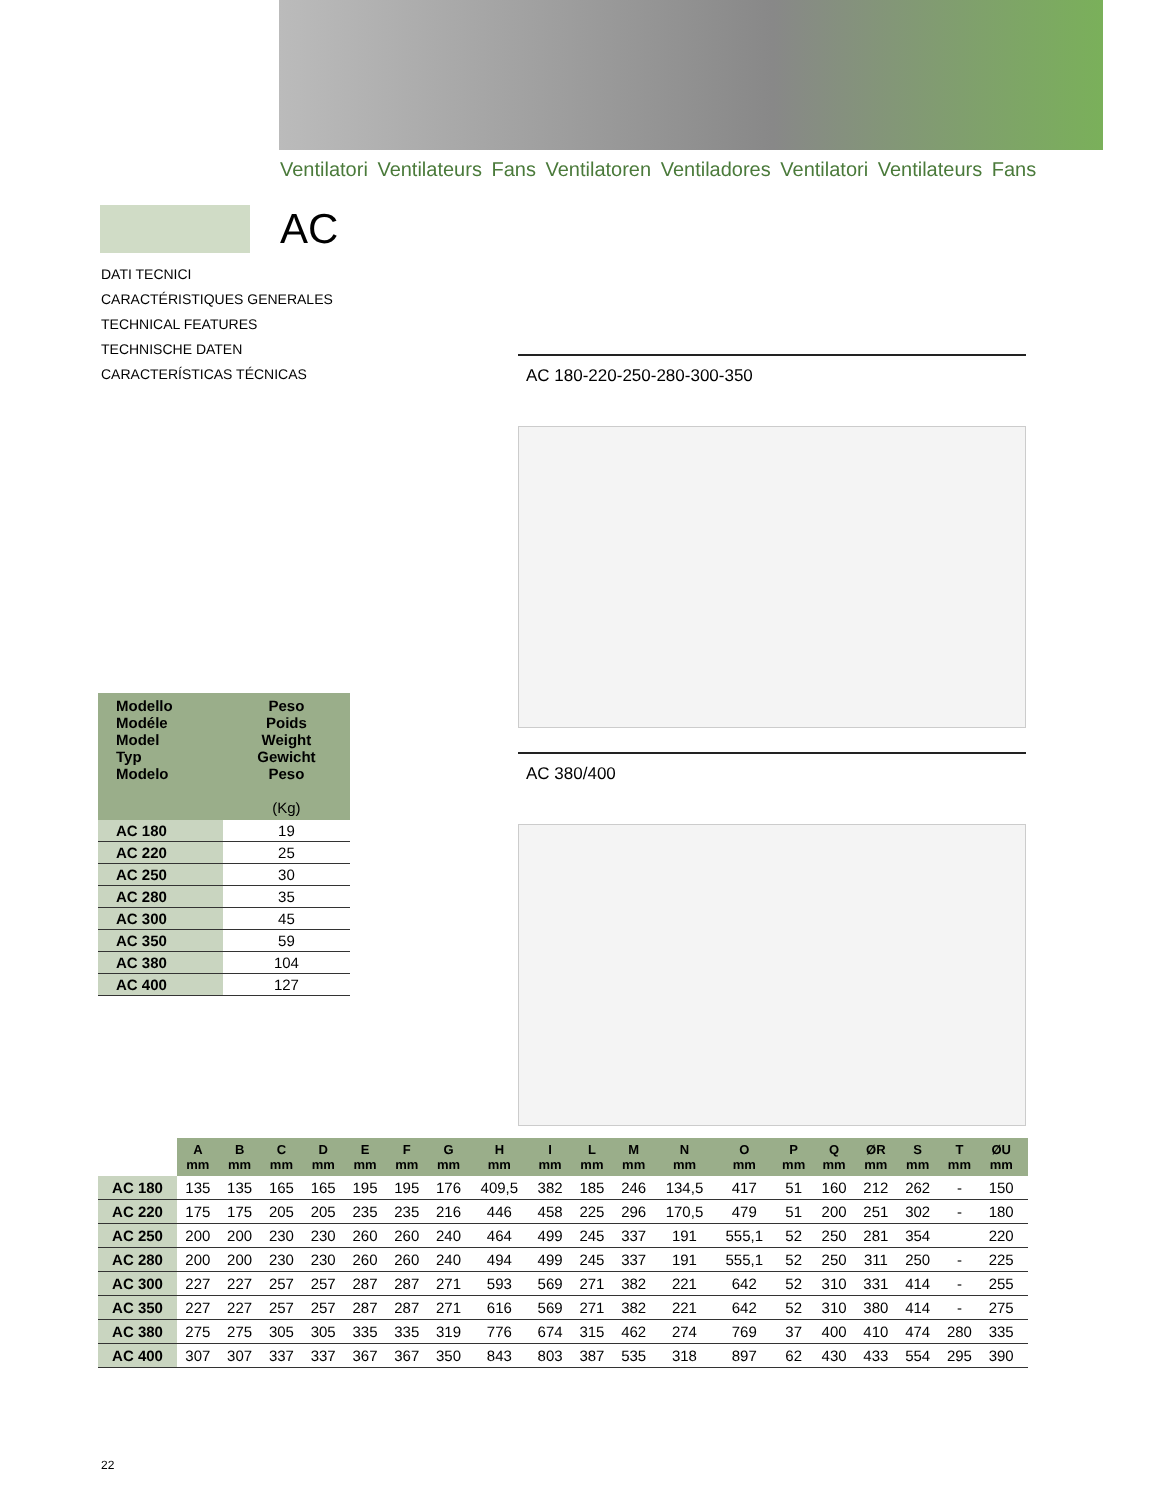Ventilatori Ventilateurs Fans Ventilatoren Ventiladores Ventilatori Ventilateurs Fans
AC
DATI TECNICI
CARACTÉRISTIQUES GENERALES
TECHNICAL FEATURES
TECHNISCHE DATEN
CARACTERÍSTICAS TÉCNICAS
AC 180-220-250-280-300-350
AC 380/400
| Modello Modéle Model Typ Modelo | Peso Poids Weight Gewicht Peso (Kg) |
| --- | --- |
| AC 180 | 19 |
| AC 220 | 25 |
| AC 250 | 30 |
| AC 280 | 35 |
| AC 300 | 45 |
| AC 350 | 59 |
| AC 380 | 104 |
| AC 400 | 127 |
| | A mm | B mm | C mm | D mm | E mm | F mm | G mm | H mm | I mm | L mm | M mm | N mm | O mm | P mm | Q mm | ØR mm | S mm | T mm | ØU mm | |
| --- | --- | --- | --- | --- | --- | --- | --- | --- | --- | --- | --- | --- | --- | --- | --- | --- | --- | --- | --- | --- |
| AC 180 | 135 | 135 | 165 | 165 | 195 | 195 | 176 | 409,5 | 382 | 185 | 246 | 134,5 | 417 | 51 | 160 | 212 | 262 | - | 150 | |
| AC 220 | 175 | 175 | 205 | 205 | 235 | 235 | 216 | 446 | 458 | 225 | 296 | 170,5 | 479 | 51 | 200 | 251 | 302 | - | 180 | |
| AC 250 | 200 | 200 | 230 | 230 | 260 | 260 | 240 | 464 | 499 | 245 | 337 | 191 | 555,1 | 52 | 250 | 281 | 354 | | 220 | |
| AC 280 | 200 | 200 | 230 | 230 | 260 | 260 | 240 | 494 | 499 | 245 | 337 | 191 | 555,1 | 52 | 250 | 311 | 250 | - | 225 | |
| AC 300 | 227 | 227 | 257 | 257 | 287 | 287 | 271 | 593 | 569 | 271 | 382 | 221 | 642 | 52 | 310 | 331 | 414 | - | 255 | |
| AC 350 | 227 | 227 | 257 | 257 | 287 | 287 | 271 | 616 | 569 | 271 | 382 | 221 | 642 | 52 | 310 | 380 | 414 | - | 275 | |
| AC 380 | 275 | 275 | 305 | 305 | 335 | 335 | 319 | 776 | 674 | 315 | 462 | 274 | 769 | 37 | 400 | 410 | 474 | 280 | 335 | |
| AC 400 | 307 | 307 | 337 | 337 | 367 | 367 | 350 | 843 | 803 | 387 | 535 | 318 | 897 | 62 | 430 | 433 | 554 | 295 | 390 | |
22